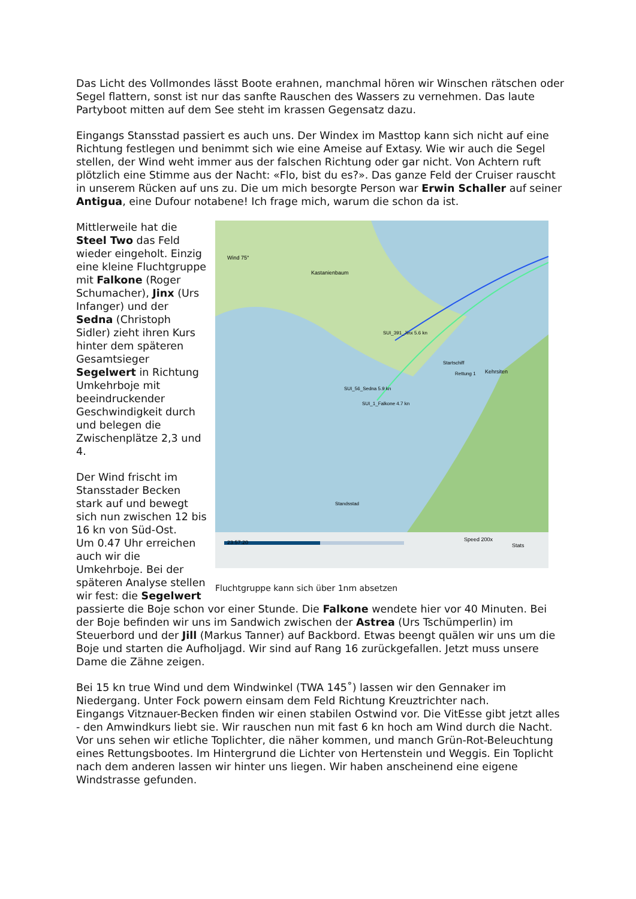Das Licht des Vollmondes lässt Boote erahnen, manchmal hören wir Winschen rätschen oder Segel flattern, sonst ist nur das sanfte Rauschen des Wassers zu vernehmen. Das laute Partyboot mitten auf dem See steht im krassen Gegensatz dazu.
Eingangs Stansstad passiert es auch uns. Der Windex im Masttop kann sich nicht auf eine Richtung festlegen und benimmt sich wie eine Ameise auf Extasy. Wie wir auch die Segel stellen, der Wind weht immer aus der falschen Richtung oder gar nicht. Von Achtern ruft plötzlich eine Stimme aus der Nacht: «Flo, bist du es?». Das ganze Feld der Cruiser rauscht in unserem Rücken auf uns zu. Die um mich besorgte Person war Erwin Schaller auf seiner Antigua, eine Dufour notabene! Ich frage mich, warum die schon da ist.
Wind 75°
Kastanienbaum
SUI_391_Jinx 5.6 kn
SUI_56_Sedna 5.9 kn
SUI_1_Falkone 4.7 kn
Startschiff
Rettung 1
Kehrsiten
Standsstad
23:57:20
Speed 200x
Stats
Fluchtgruppe kann sich über 1nm absetzen
Mittlerweile hat die Steel Two das Feld wieder eingeholt. Einzig eine kleine Fluchtgruppe mit Falkone (Roger Schumacher), Jinx (Urs Infanger) und der Sedna (Christoph Sidler) zieht ihren Kurs hinter dem späteren Gesamtsieger Segelwert in Richtung Umkehrboje mit beeindruckender Geschwindigkeit durch und belegen die Zwischenplätze 2,3 und 4.
Der Wind frischt im Stansstader Becken stark auf und bewegt sich nun zwischen 12 bis 16 kn von Süd-Ost.
Um 0.47 Uhr erreichen auch wir die Umkehrboje. Bei der späteren Analyse stellen wir fest: die Segelwert passierte die Boje schon vor einer Stunde. Die Falkone wendete hier vor 40 Minuten. Bei der Boje befinden wir uns im Sandwich zwischen der Astrea (Urs Tschümperlin) im Steuerbord und der Jill (Markus Tanner) auf Backbord. Etwas beengt quälen wir uns um die Boje und starten die Aufholjagd. Wir sind auf Rang 16 zurückgefallen. Jetzt muss unsere Dame die Zähne zeigen.
Bei 15 kn true Wind und dem Windwinkel (TWA 145˚) lassen wir den Gennaker im Niedergang. Unter Fock powern einsam dem Feld Richtung Kreuztrichter nach.
Eingangs Vitznauer-Becken finden wir einen stabilen Ostwind vor. Die VitEsse gibt jetzt alles - den Amwindkurs liebt sie. Wir rauschen nun mit fast 6 kn hoch am Wind durch die Nacht. Vor uns sehen wir etliche Toplichter, die näher kommen, und manch Grün-Rot-Beleuchtung eines Rettungsbootes. Im Hintergrund die Lichter von Hertenstein und Weggis. Ein Toplicht nach dem anderen lassen wir hinter uns liegen. Wir haben anscheinend eine eigene Windstrasse gefunden.